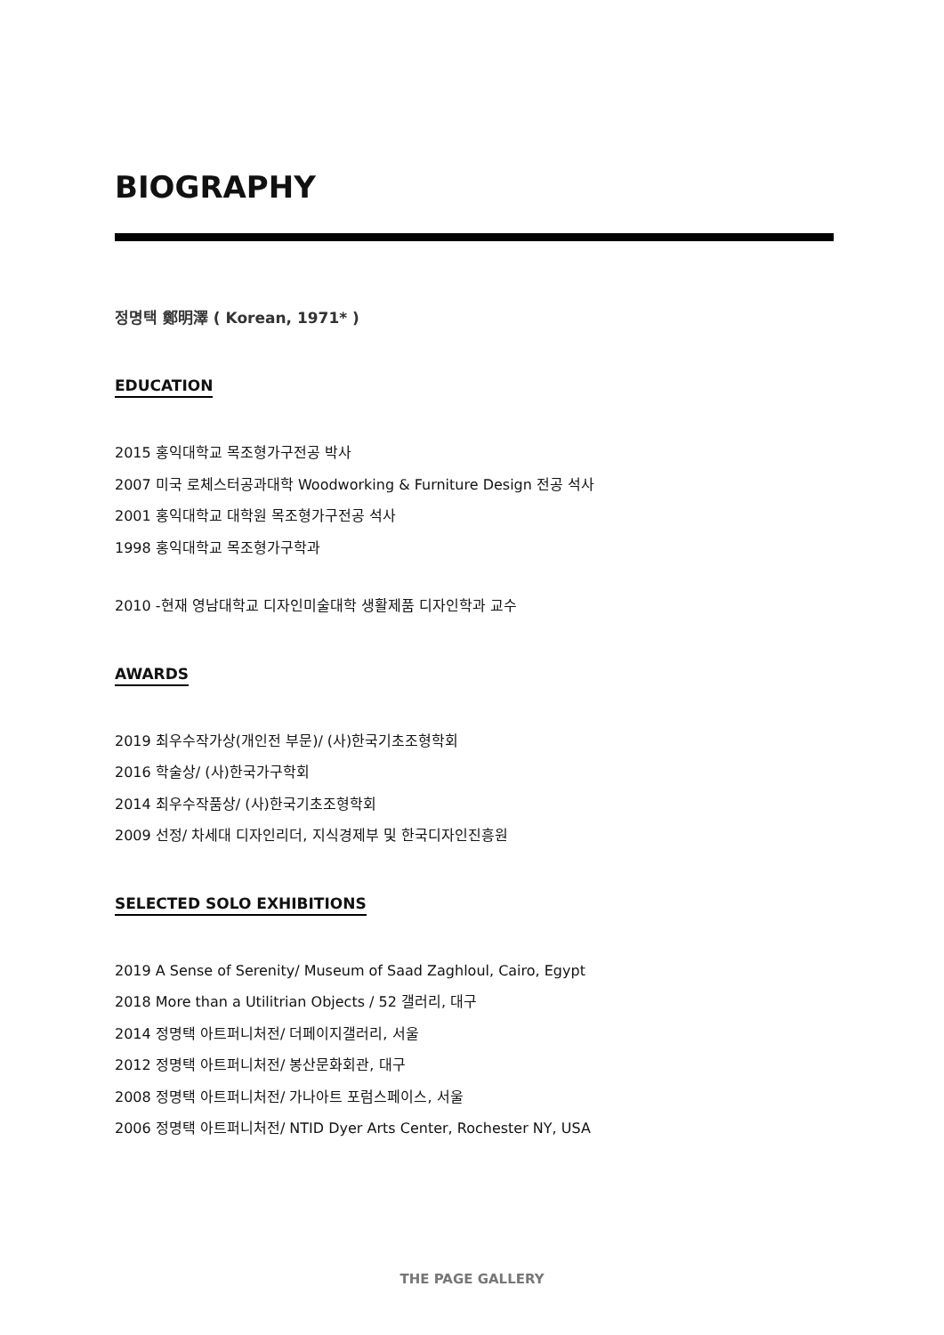BIOGRAPHY
정명택 鄭明澤 ( Korean, 1971* )
EDUCATION
2015 홍익대학교 목조형가구전공 박사
2007 미국 로체스터공과대학 Woodworking & Furniture Design 전공 석사
2001 홍익대학교 대학원 목조형가구전공 석사
1998 홍익대학교 목조형가구학과
2010 -현재 영남대학교 디자인미술대학 생활제품 디자인학과 교수
AWARDS
2019 최우수작가상(개인전 부문)/ (사)한국기초조형학회
2016 학술상/ (사)한국가구학회
2014 최우수작품상/ (사)한국기초조형학회
2009 선정/ 차세대 디자인리더, 지식경제부 및 한국디자인진흥원
SELECTED SOLO EXHIBITIONS
2019 A Sense of Serenity/ Museum of Saad Zaghloul, Cairo, Egypt
2018 More than a Utilitrian Objects / 52 갤러리, 대구
2014 정명택 아트퍼니처전/ 더페이지갤러리, 서울
2012 정명택 아트퍼니처전/ 봉산문화회관, 대구
2008 정명택 아트퍼니처전/ 가나아트 포럼스페이스, 서울
2006 정명택 아트퍼니처전/ NTID Dyer Arts Center, Rochester NY, USA
THE PAGE GALLERY